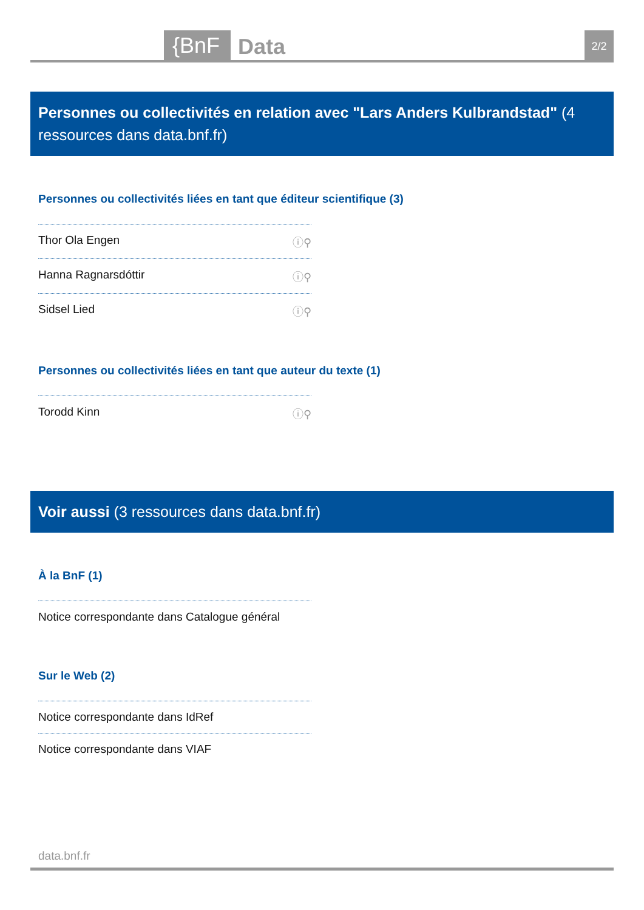{BnF Data 2/2
Personnes ou collectivités en relation avec "Lars Anders Kulbrandstad" (4 ressources dans data.bnf.fr)
Personnes ou collectivités liées en tant que éditeur scientifique (3)
Thor Ola Engen ⓘ⚲
Hanna Ragnarsdóttir ⓘ⚲
Sidsel Lied ⓘ⚲
Personnes ou collectivités liées en tant que auteur du texte (1)
Torodd Kinn ⓘ⚲
Voir aussi (3 ressources dans data.bnf.fr)
À la BnF (1)
Notice correspondante dans Catalogue général
Sur le Web (2)
Notice correspondante dans IdRef
Notice correspondante dans VIAF
data.bnf.fr